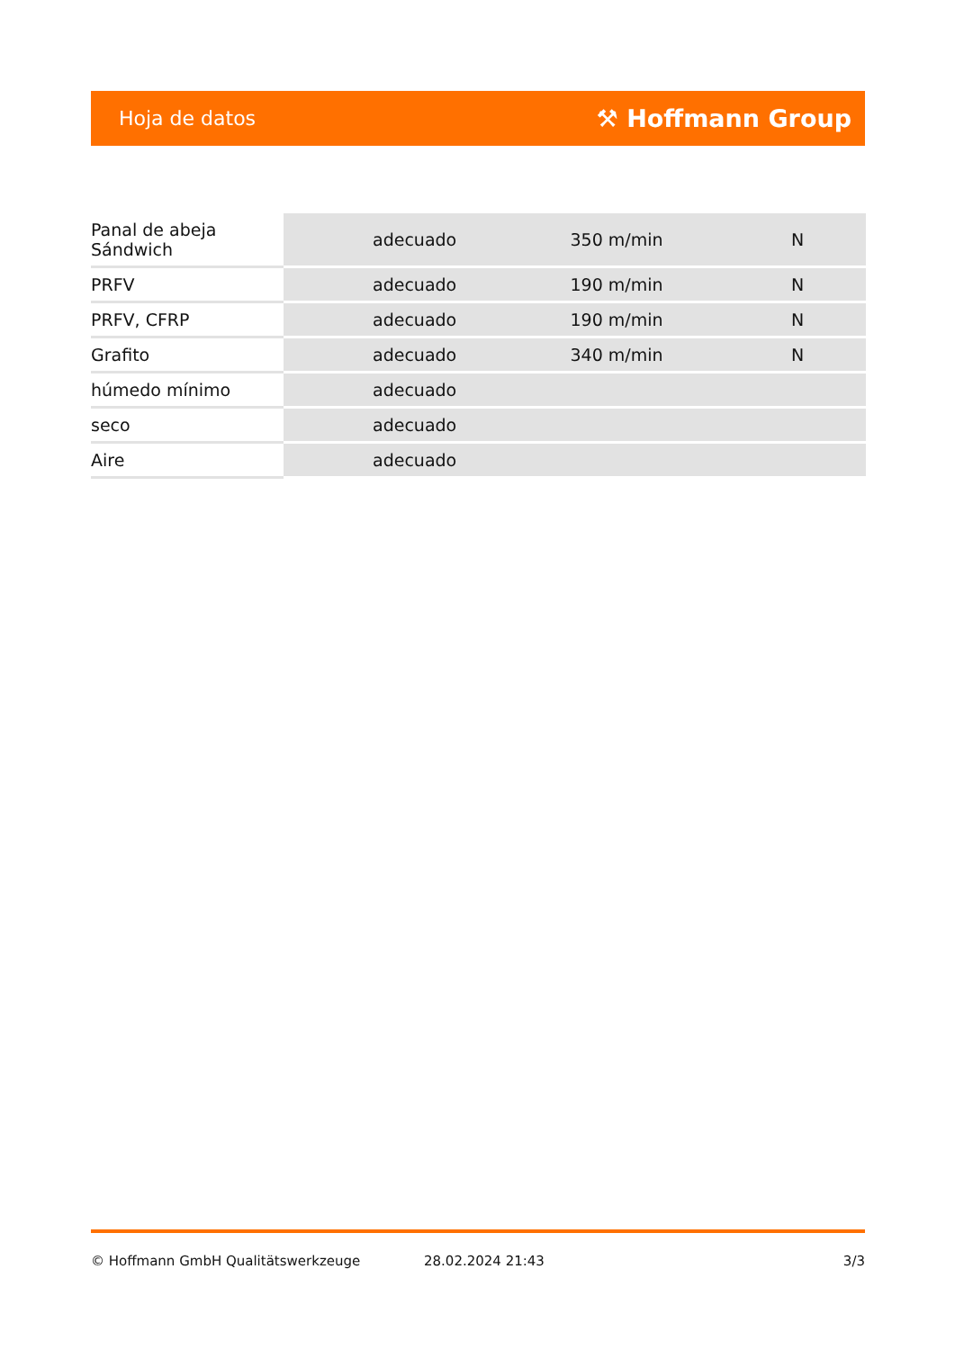Hoja de datos ⚒ Hoffmann Group
| Panal de abeja Sándwich | adecuado | 350 m/min | N |
| PRFV | adecuado | 190 m/min | N |
| PRFV, CFRP | adecuado | 190 m/min | N |
| Grafito | adecuado | 340 m/min | N |
| húmedo mínimo | adecuado | | |
| seco | adecuado | | |
| Aire | adecuado | | |
© Hoffmann GmbH Qualitätswerkzeuge 28.02.2024 21:43 3/3